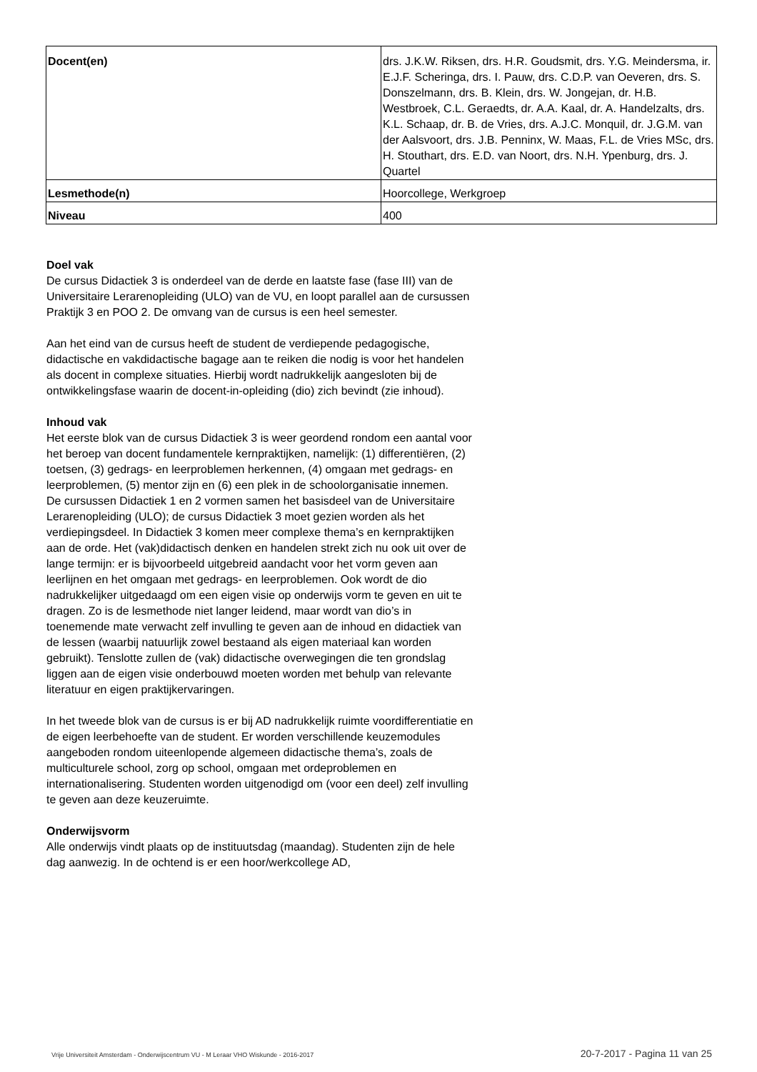| Docent(en) | drs. J.K.W. Riksen, drs. H.R. Goudsmit, drs. Y.G. Meindersma, ir. E.J.F. Scheringa, drs. I. Pauw, drs. C.D.P. van Oeveren, drs. S. Donszelmann, drs. B. Klein, drs. W. Jongejan, dr. H.B. Westbroek, C.L. Geraedts, dr. A.A. Kaal, dr. A. Handelzalts, drs. K.L. Schaap, dr. B. de Vries, drs. A.J.C. Monquil, dr. J.G.M. van der Aalsvoort, drs. J.B. Penninx, W. Maas, F.L. de Vries MSc, drs. H. Stouthart, drs. E.D. van Noort, drs. N.H. Ypenburg, drs. J. Quartel |
| Lesmethode(n) | Hoorcollege, Werkgroep |
| Niveau | 400 |
Doel vak
De cursus Didactiek 3 is onderdeel van de derde en laatste fase (fase III) van de Universitaire Lerarenopleiding (ULO) van de VU, en loopt parallel aan de cursussen Praktijk 3 en POO 2. De omvang van de cursus is een heel semester.
Aan het eind van de cursus heeft de student de verdiepende pedagogische, didactische en vakdidactische bagage aan te reiken die nodig is voor het handelen als docent in complexe situaties. Hierbij wordt nadrukkelijk aangesloten bij de ontwikkelingsfase waarin de docent-in-opleiding (dio) zich bevindt (zie inhoud).
Inhoud vak
Het eerste blok van de cursus Didactiek 3 is weer geordend rondom een aantal voor het beroep van docent fundamentele kernpraktijken, namelijk: (1) differentiëren, (2) toetsen, (3) gedrags- en leerproblemen herkennen, (4) omgaan met gedrags- en leerproblemen, (5) mentor zijn en (6) een plek in de schoolorganisatie innemen.
De cursussen Didactiek 1 en 2 vormen samen het basisdeel van de Universitaire Lerarenopleiding (ULO); de cursus Didactiek 3 moet gezien worden als het verdiepingsdeel. In Didactiek 3 komen meer complexe thema’s en kernpraktijken aan de orde. Het (vak)didactisch denken en handelen strekt zich nu ook uit over de lange termijn: er is bijvoorbeeld uitgebreid aandacht voor het vorm geven aan leerlijnen en het omgaan met gedrags- en leerproblemen. Ook wordt de dio nadrukkelijker uitgedaagd om een eigen visie op onderwijs vorm te geven en uit te dragen. Zo is de lesmethode niet langer leidend, maar wordt van dio’s in toenemende mate verwacht zelf invulling te geven aan de inhoud en didactiek van de lessen (waarbij natuurlijk zowel bestaand als eigen materiaal kan worden gebruikt). Tenslotte zullen de (vak) didactische overwegingen die ten grondslag liggen aan de eigen visie onderbouwd moeten worden met behulp van relevante literatuur en eigen praktijkervaringen.
In het tweede blok van de cursus is er bij AD nadrukkelijk ruimte voordifferentiatie en de eigen leerbehoefte van de student. Er worden verschillende keuzemodules aangeboden rondom uiteenlopende algemeen didactische thema’s, zoals de multiculturele school, zorg op school, omgaan met ordeproblemen en internationalisering. Studenten worden uitgenodigd om (voor een deel) zelf invulling te geven aan deze keuzeruimte.
Onderwijsvorm
Alle onderwijs vindt plaats op de instituutsdag (maandag). Studenten zijn de hele dag aanwezig. In de ochtend is er een hoor/werkcollege AD,
Vrije Universiteit Amsterdam - Onderwijscentrum VU - M Leraar VHO Wiskunde - 2016-2017 20-7-2017 - Pagina 11 van 25